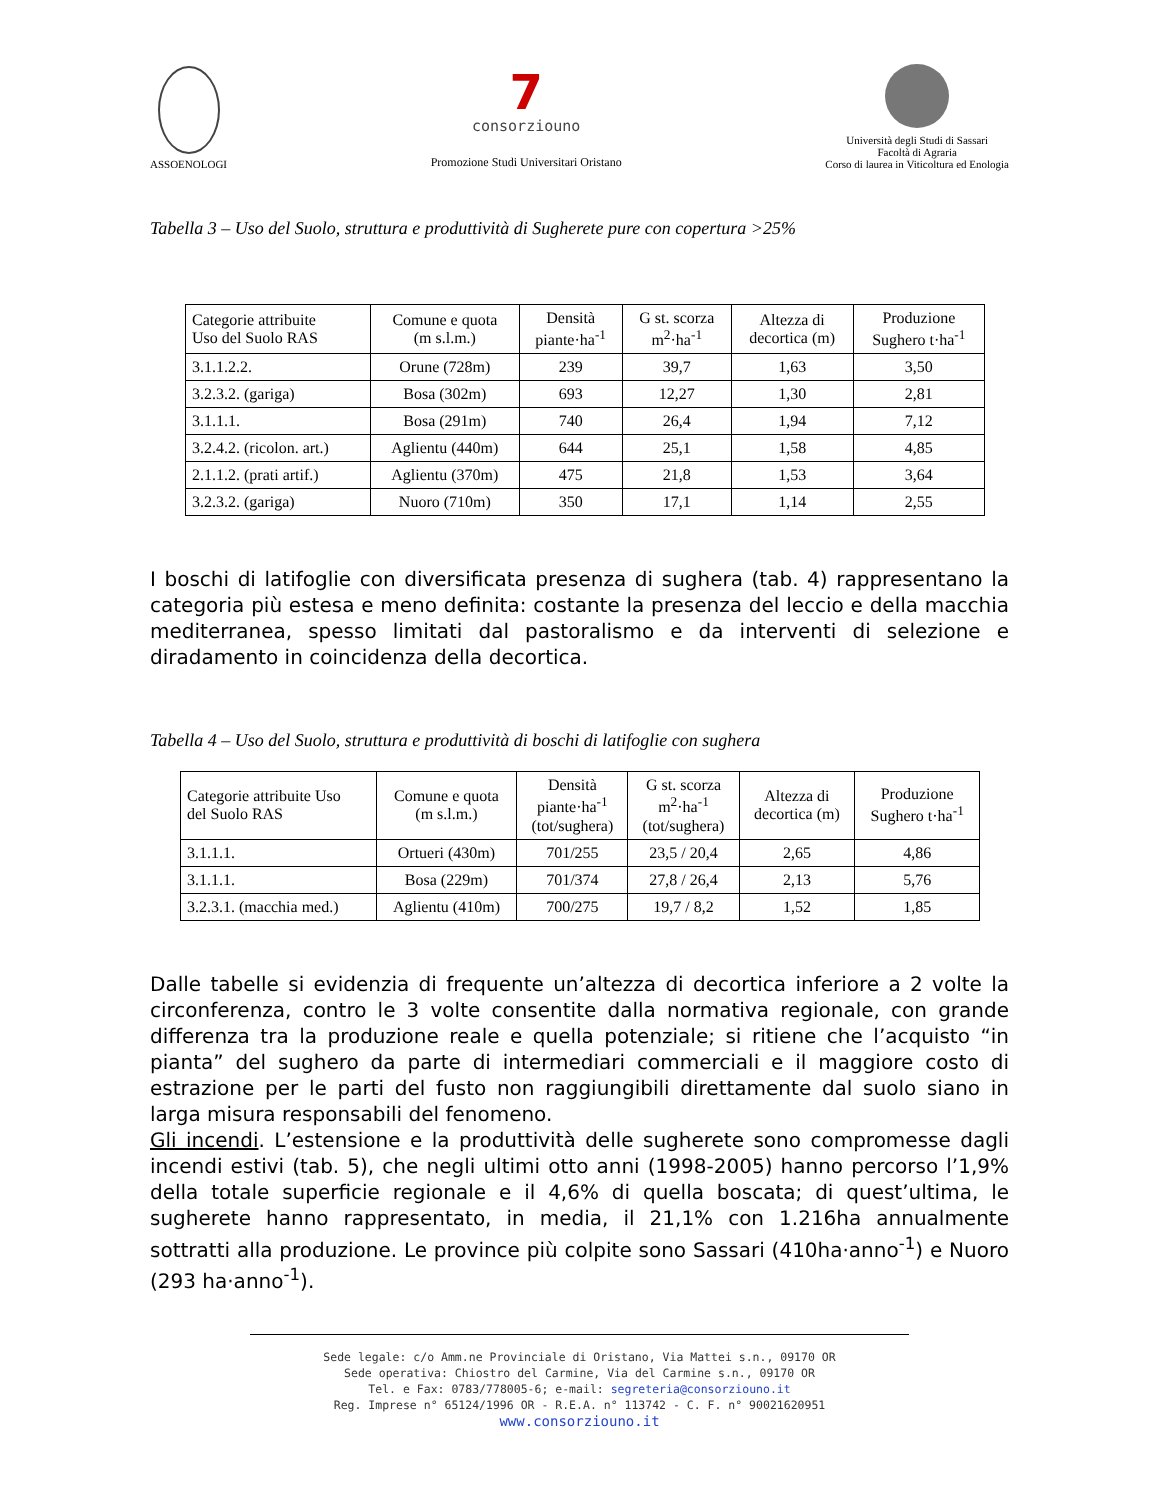ASSOENOLOGI
7
consorziouno
Promozione Studi Universitari Oristano
Università degli Studi di Sassari
Facoltà di Agraria
Corso di laurea in Viticoltura ed Enologia
Tabella 3 – Uso del Suolo, struttura e produttività di Sugherete pure con copertura >25%
| Categorie attribuite Uso del Suolo RAS | Comune e quota (m s.l.m.) | Densità piante·ha<sup>-1</sup> | G st. scorza m<sup>2</sup>·ha<sup>-1</sup> | Altezza di decortica (m) | Produzione Sughero t·ha<sup>-1</sup> |
| --- | --- | --- | --- | --- | --- |
| 3.1.1.2.2. | Orune (728m) | 239 | 39,7 | 1,63 | 3,50 |
| 3.2.3.2. (gariga) | Bosa (302m) | 693 | 12,27 | 1,30 | 2,81 |
| 3.1.1.1. | Bosa (291m) | 740 | 26,4 | 1,94 | 7,12 |
| 3.2.4.2. (ricolon. art.) | Aglientu (440m) | 644 | 25,1 | 1,58 | 4,85 |
| 2.1.1.2. (prati artif.) | Aglientu (370m) | 475 | 21,8 | 1,53 | 3,64 |
| 3.2.3.2. (gariga) | Nuoro (710m) | 350 | 17,1 | 1,14 | 2,55 |
I boschi di latifoglie con diversificata presenza di sughera (tab. 4) rappresentano la categoria più estesa e meno definita: costante la presenza del leccio e della macchia mediterranea, spesso limitati dal pastoralismo e da interventi di selezione e diradamento in coincidenza della decortica.
Tabella 4 – Uso del Suolo, struttura e produttività di boschi di latifoglie con sughera
| Categorie attribuite Uso del Suolo RAS | Comune e quota (m s.l.m.) | Densità piante·ha<sup>-1</sup> (tot/sughera) | G st. scorza m<sup>2</sup>·ha<sup>-1</sup> (tot/sughera) | Altezza di decortica (m) | Produzione Sughero t·ha<sup>-1</sup> |
| --- | --- | --- | --- | --- | --- |
| 3.1.1.1. | Ortueri (430m) | 701/255 | 23,5 / 20,4 | 2,65 | 4,86 |
| 3.1.1.1. | Bosa (229m) | 701/374 | 27,8 / 26,4 | 2,13 | 5,76 |
| 3.2.3.1. (macchia med.) | Aglientu (410m) | 700/275 | 19,7 / 8,2 | 1,52 | 1,85 |
Dalle tabelle si evidenzia di frequente un’altezza di decortica inferiore a 2 volte la circonferenza, contro le 3 volte consentite dalla normativa regionale, con grande differenza tra la produzione reale e quella potenziale; si ritiene che l’acquisto “in pianta” del sughero da parte di intermediari commerciali e il maggiore costo di estrazione per le parti del fusto non raggiungibili direttamente dal suolo siano in larga misura responsabili del fenomeno.
Gli incendi. L’estensione e la produttività delle sugherete sono compromesse dagli incendi estivi (tab. 5), che negli ultimi otto anni (1998-2005) hanno percorso l’1,9% della totale superficie regionale e il 4,6% di quella boscata; di quest’ultima, le sugherete hanno rappresentato, in media, il 21,1% con 1.216ha annualmente sottratti alla produzione. Le province più colpite sono Sassari (410ha·anno<sup>-1</sup>) e Nuoro (293 ha·anno<sup>-1</sup>).
Sede legale: c/o Amm.ne Provinciale di Oristano, Via Mattei s.n., 09170 OR
Sede operativa: Chiostro del Carmine, Via del Carmine s.n., 09170 OR
Tel. e Fax: 0783/778005-6; e-mail: segreteria@consorziouno.it
Reg. Imprese n° 65124/1996 OR - R.E.A. n° 113742 - C. F. n° 90021620951
www.consorziouno.it